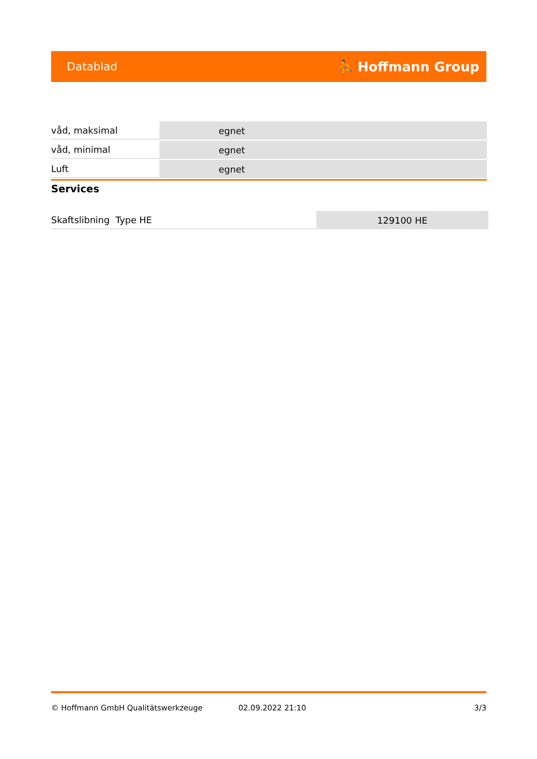Datablad ⛹ Hoffmann Group
| våd, maksimal | egnet |
| våd, minimal | egnet |
| Luft | egnet |
Services
| Skaftslibning Type HE | 129100 HE |
© Hoffmann GmbH Qualitätswerkzeuge 02.09.2022 21:10 3/3